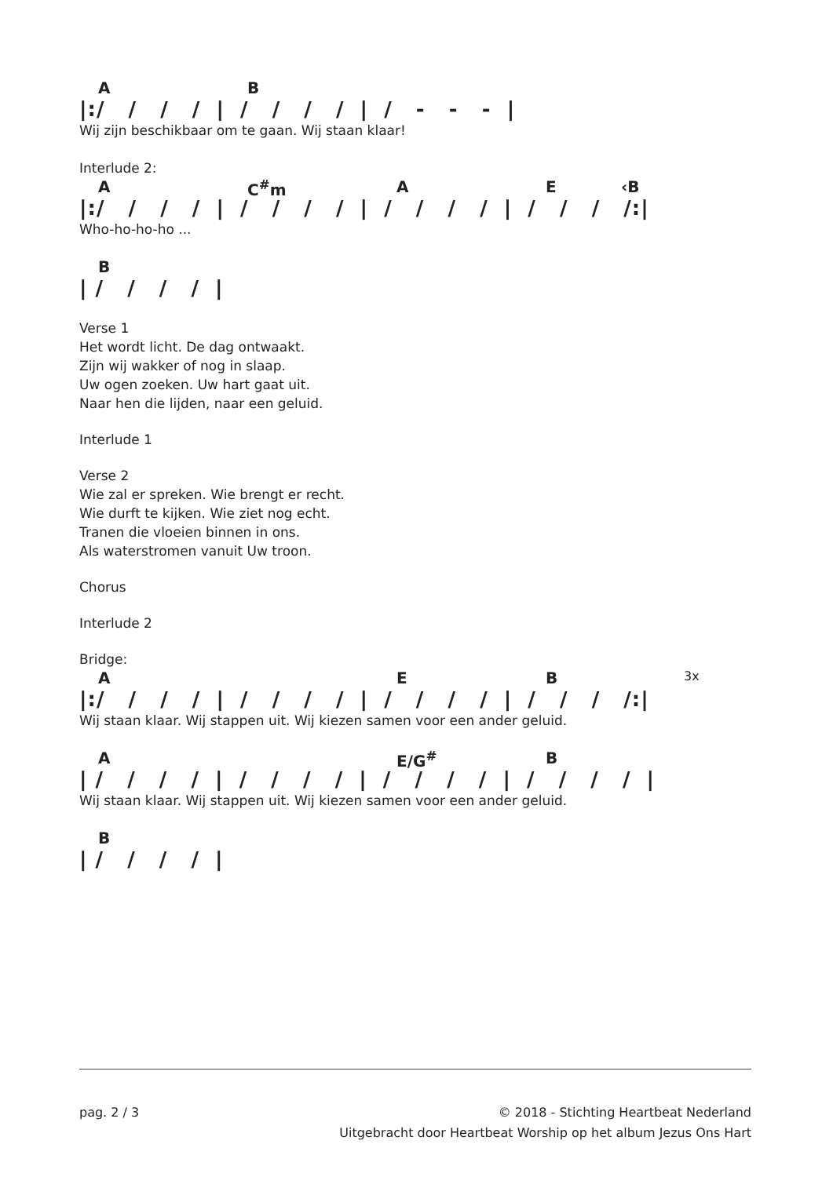A B
|:/ / / / | / / / / | / - - - |
Wij zijn beschikbaar om te gaan. Wij staan klaar!
Interlude 2:
A C<sup>#</sup>m A E ‹B
|:/ / / / | / / / / | / / / / | / / / /:|
Who-ho-ho-ho ...
B
| / / / / |
Verse 1
Het wordt licht. De dag ontwaakt.
Zijn wij wakker of nog in slaap.
Uw ogen zoeken. Uw hart gaat uit.
Naar hen die lijden, naar een geluid.
Interlude 1
Verse 2
Wie zal er spreken. Wie brengt er recht.
Wie durft te kijken. Wie ziet nog echt.
Tranen die vloeien binnen in ons.
Als waterstromen vanuit Uw troon.
Chorus
Interlude 2
Bridge:
A E B 3x
|:/ / / / | / / / / | / / / / | / / / /:|
Wij staan klaar. Wij stappen uit. Wij kiezen samen voor een ander geluid.
A E/G<sup>#</sup> B
| / / / / | / / / / | / / / / | / / / / |
Wij staan klaar. Wij stappen uit. Wij kiezen samen voor een ander geluid.
B
| / / / / |
pag. 2 / 3 © 2018 - Stichting Heartbeat Nederland
Uitgebracht door Heartbeat Worship op het album Jezus Ons Hart